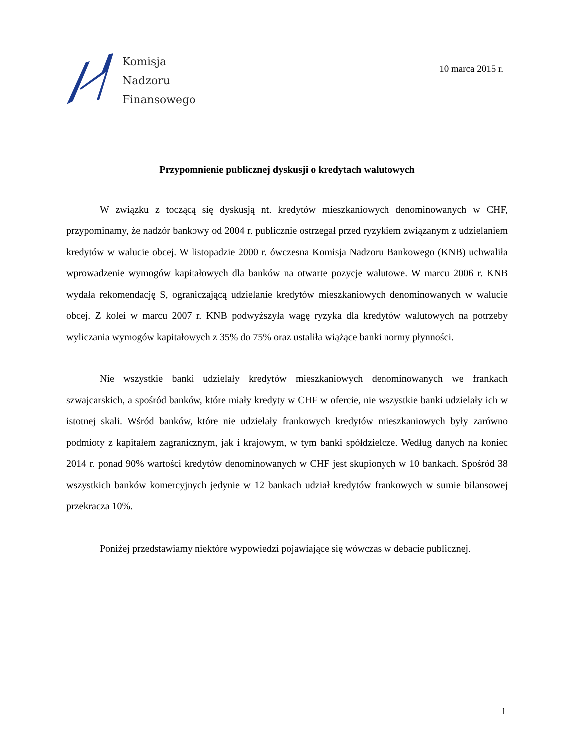Komisja
Nadzoru
Finansowego
10 marca 2015 r.
Przypomnienie publicznej dyskusji o kredytach walutowych
W związku z toczącą się dyskusją nt. kredytów mieszkaniowych denominowanych w CHF, przypominamy, że nadzór bankowy od 2004 r. publicznie ostrzegał przed ryzykiem związanym z udzielaniem kredytów w walucie obcej. W listopadzie 2000 r. ówczesna Komisja Nadzoru Bankowego (KNB) uchwaliła wprowadzenie wymogów kapitałowych dla banków na otwarte pozycje walutowe. W marcu 2006 r. KNB wydała rekomendację S, ograniczającą udzielanie kredytów mieszkaniowych denominowanych w walucie obcej. Z kolei w marcu 2007 r. KNB podwyższyła wagę ryzyka dla kredytów walutowych na potrzeby wyliczania wymogów kapitałowych z 35% do 75% oraz ustaliła wiążące banki normy płynności.
Nie wszystkie banki udzielały kredytów mieszkaniowych denominowanych we frankach szwajcarskich, a spośród banków, które miały kredyty w CHF w ofercie, nie wszystkie banki udzielały ich w istotnej skali. Wśród banków, które nie udzielały frankowych kredytów mieszkaniowych były zarówno podmioty z kapitałem zagranicznym, jak i krajowym, w tym banki spółdzielcze. Według danych na koniec 2014 r. ponad 90% wartości kredytów denominowanych w CHF jest skupionych w 10 bankach. Spośród 38 wszystkich banków komercyjnych jedynie w 12 bankach udział kredytów frankowych w sumie bilansowej przekracza 10%.
Poniżej przedstawiamy niektóre wypowiedzi pojawiające się wówczas w debacie publicznej.
1